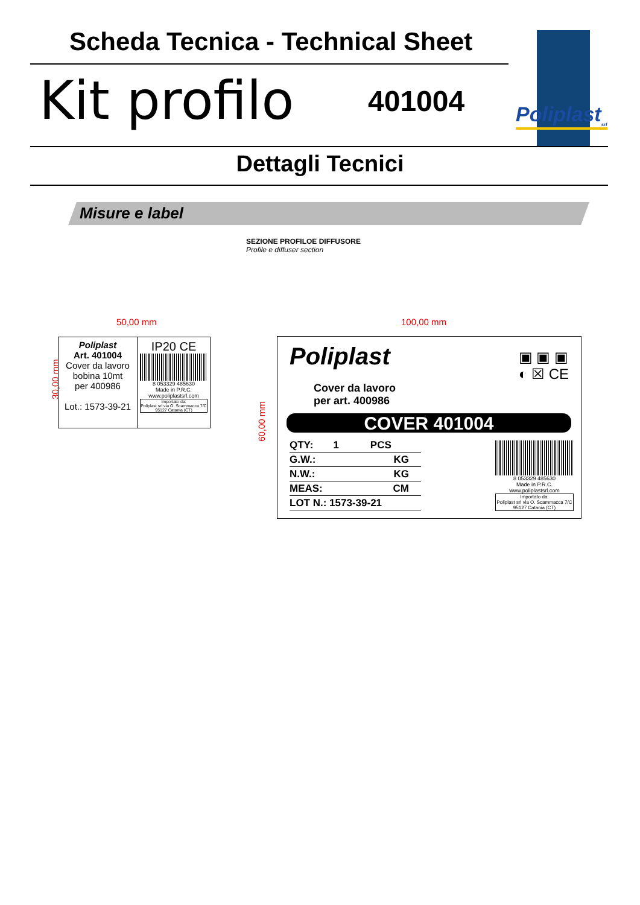Scheda Tecnica - Technical Sheet
Kit profilo 401004 Poliplast<sub>srl</sub>
Dettagli Tecnici
Misure e label
SEZIONE PROFILOE DIFFUSORE
Profile e diffuser section
50,00 mm
30,00 mm
Poliplast
Art. 401004
Cover da lavoro
bobina 10mt
per 400986
Lot.: 1573-39-21
IP20 CE
8 053329 485630
Made in P.R.C.
www.poliplastsrl.com
Importato da:
Poliplast srl via O. Scammacca 7/C
95127 Catania (CT)
100,00 mm
60,00 mm
Poliplast
▣ ▣ ▣
◐ ☒ CE
Cover da lavoro
per art. 400986
COVER 401004
QTY: 1 PCS
G.W.: KG
N.W.: KG
MEAS: CM
LOT N.: 1573-39-21
8 053329 485630
Made in P.R.C.
www.poliplastsrl.com
Importato da:
Poliplast srl via O. Scammacca 7/C
95127 Catania (CT)